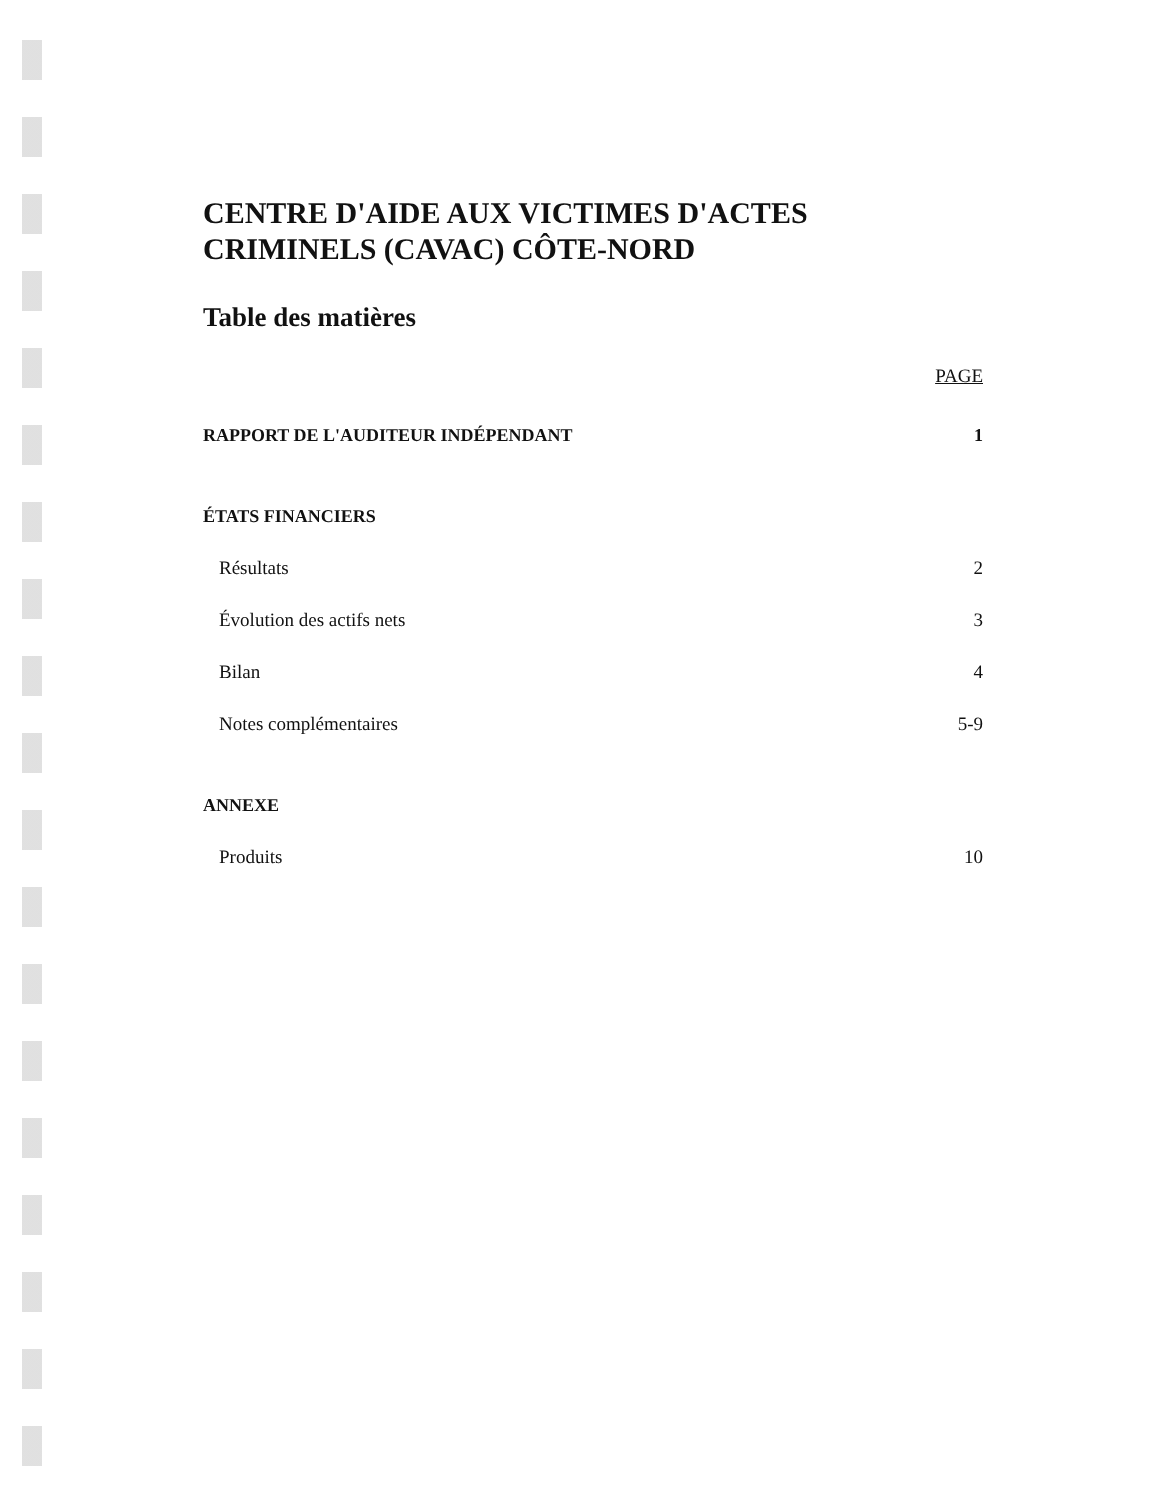CENTRE D'AIDE AUX VICTIMES D'ACTES CRIMINELS (CAVAC) CÔTE-NORD
Table des matières
PAGE
RAPPORT DE L'AUDITEUR INDÉPENDANT 1
ÉTATS FINANCIERS
Résultats 2
Évolution des actifs nets 3
Bilan 4
Notes complémentaires 5-9
ANNEXE
Produits 10